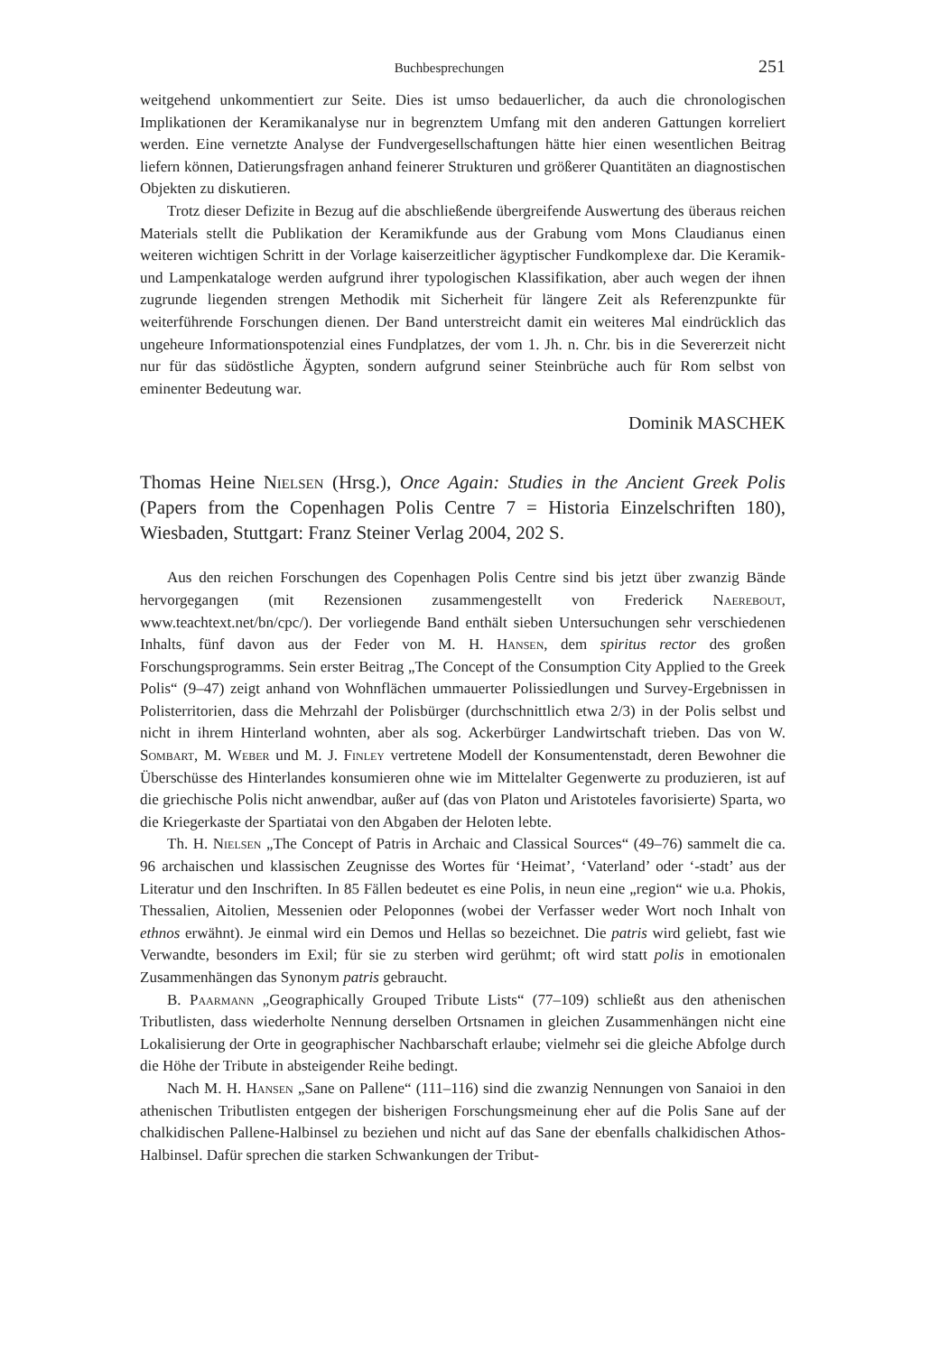Buchbesprechungen 251
weitgehend unkommentiert zur Seite. Dies ist umso bedauerlicher, da auch die chronologischen Implikationen der Keramikanalyse nur in begrenztem Umfang mit den anderen Gattungen korreliert werden. Eine vernetzte Analyse der Fundvergesellschaftungen hätte hier einen wesentlichen Beitrag liefern können, Datierungsfragen anhand feinerer Strukturen und größerer Quantitäten an diagnostischen Objekten zu diskutieren.
Trotz dieser Defizite in Bezug auf die abschließende übergreifende Auswertung des überaus reichen Materials stellt die Publikation der Keramikfunde aus der Grabung vom Mons Claudianus einen weiteren wichtigen Schritt in der Vorlage kaiserzeitlicher ägyptischer Fundkomplexe dar. Die Keramik- und Lampenkataloge werden aufgrund ihrer typologischen Klassifikation, aber auch wegen der ihnen zugrunde liegenden strengen Methodik mit Sicherheit für längere Zeit als Referenzpunkte für weiterführende Forschungen dienen. Der Band unterstreicht damit ein weiteres Mal eindrücklich das ungeheure Informationspotenzial eines Fundplatzes, der vom 1. Jh. n. Chr. bis in die Severerzeit nicht nur für das südöstliche Ägypten, sondern aufgrund seiner Steinbrüche auch für Rom selbst von eminenter Bedeutung war.
Dominik MASCHEK
Thomas Heine Nielsen (Hrsg.), Once Again: Studies in the Ancient Greek Polis (Papers from the Copenhagen Polis Centre 7 = Historia Einzelschriften 180), Wiesbaden, Stuttgart: Franz Steiner Verlag 2004, 202 S.
Aus den reichen Forschungen des Copenhagen Polis Centre sind bis jetzt über zwanzig Bände hervorgegangen (mit Rezensionen zusammengestellt von Frederick Naerebout, www.teachtext.net/bn/cpc/). Der vorliegende Band enthält sieben Untersuchungen sehr verschiedenen Inhalts, fünf davon aus der Feder von M. H. Hansen, dem spiritus rector des großen Forschungsprogramms. Sein erster Beitrag „The Concept of the Consumption City Applied to the Greek Polis“ (9–47) zeigt anhand von Wohnflächen ummauerter Polissiedlungen und Survey-Ergebnissen in Polisterritorien, dass die Mehrzahl der Polisbürger (durchschnittlich etwa 2/3) in der Polis selbst und nicht in ihrem Hinterland wohnten, aber als sog. Ackerbürger Landwirtschaft trieben. Das von W. Sombart, M. Weber und M. J. Finley vertretene Modell der Konsumentenstadt, deren Bewohner die Überschüsse des Hinterlandes konsumieren ohne wie im Mittelalter Gegenwerte zu produzieren, ist auf die griechische Polis nicht anwendbar, außer auf (das von Platon und Aristoteles favorisierte) Sparta, wo die Kriegerkaste der Spartiatai von den Abgaben der Heloten lebte.
Th. H. Nielsen „The Concept of Patris in Archaic and Classical Sources“ (49–76) sammelt die ca. 96 archaischen und klassischen Zeugnisse des Wortes für ‘Heimat’, ‘Vaterland’ oder ‘-stadt’ aus der Literatur und den Inschriften. In 85 Fällen bedeutet es eine Polis, in neun eine „region“ wie u.a. Phokis, Thessalien, Aitolien, Messenien oder Peloponnes (wobei der Verfasser weder Wort noch Inhalt von ethnos erwähnt). Je einmal wird ein Demos und Hellas so bezeichnet. Die patris wird geliebt, fast wie Verwandte, besonders im Exil; für sie zu sterben wird gerühmt; oft wird statt polis in emotionalen Zusammenhängen das Synonym patris gebraucht.
B. Paarmann „Geographically Grouped Tribute Lists“ (77–109) schließt aus den athenischen Tributlisten, dass wiederholte Nennung derselben Ortsnamen in gleichen Zusammenhängen nicht eine Lokalisierung der Orte in geographischer Nachbarschaft erlaube; vielmehr sei die gleiche Abfolge durch die Höhe der Tribute in absteigender Reihe bedingt.
Nach M. H. Hansen „Sane on Pallene“ (111–116) sind die zwanzig Nennungen von Sanaioi in den athenischen Tributlisten entgegen der bisherigen Forschungsmeinung eher auf die Polis Sane auf der chalkidischen Pallene-Halbinsel zu beziehen und nicht auf das Sane der ebenfalls chalkidischen Athos-Halbinsel. Dafür sprechen die starken Schwankungen der Tribut-